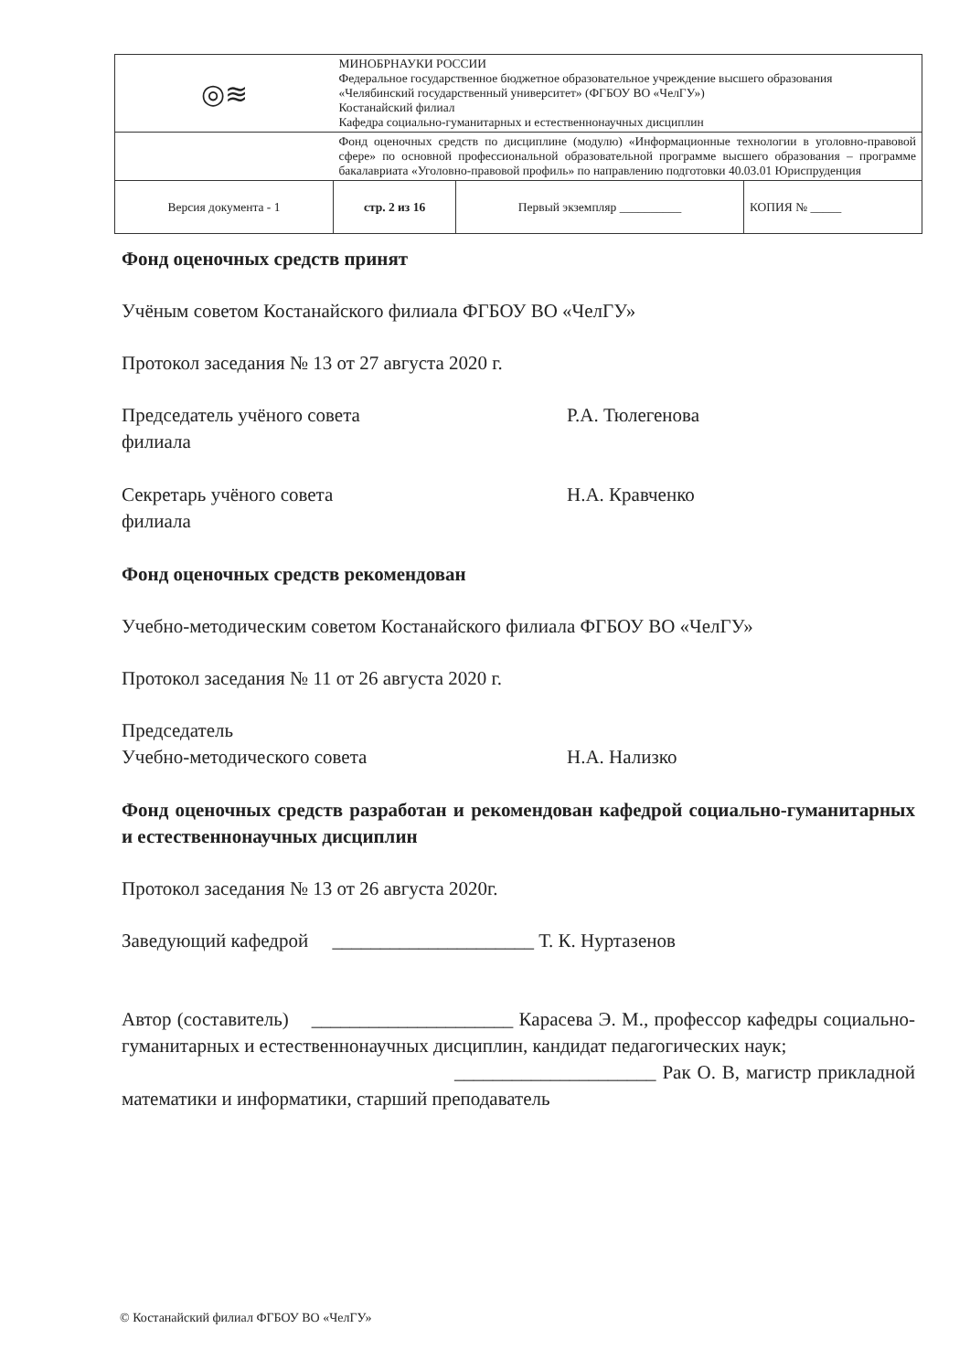| ◎≋ | МИНОБРНАУКИ РОССИИ Федеральное государственное бюджетное образовательное учреждение высшего образования «Челябинский государственный университет» (ФГБОУ ВО «ЧелГУ») Костанайский филиал Кафедра социально-гуманитарных и естественнонаучных дисциплин | | |
| | Фонд оценочных средств по дисциплине (модулю) «Информационные технологии в уголовно-правовой сфере» по основной профессиональной образовательной программе высшего образования – программе бакалавриата «Уголовно-правовой профиль» по направлению подготовки 40.03.01 Юриспруденция | | |
| Версия документа - 1 | стр. 2 из 16 | Первый экземпляр __________ | КОПИЯ № _____ |
Фонд оценочных средств принят
Учёным советом Костанайского филиала ФГБОУ ВО «ЧелГУ»
Протокол заседания № 13 от 27 августа 2020 г.
Председатель учёного совета
филиала
Р.А. Тюлегенова
Секретарь учёного совета
филиала
Н.А. Кравченко
Фонд оценочных средств рекомендован
Учебно-методическим советом Костанайского филиала ФГБОУ ВО «ЧелГУ»
Протокол заседания № 11 от 26 августа 2020 г.
Председатель
Учебно-методического совета
Н.А. Нализко
Фонд оценочных средств разработан и рекомендован кафедрой социально-гуманитарных и естественнонаучных дисциплин
Протокол заседания № 13 от 26 августа 2020г.
Заведующий кафедрой _____________________ Т. К. Нуртазенов
Автор (составитель) _____________________ Карасева Э. М., профессор кафедры социально-гуманитарных и естественнонаучных дисциплин, кандидат педагогических наук;
_____________________ Рак О. В, магистр прикладной математики и информатики, старший преподаватель
© Костанайский филиал ФГБОУ ВО «ЧелГУ»